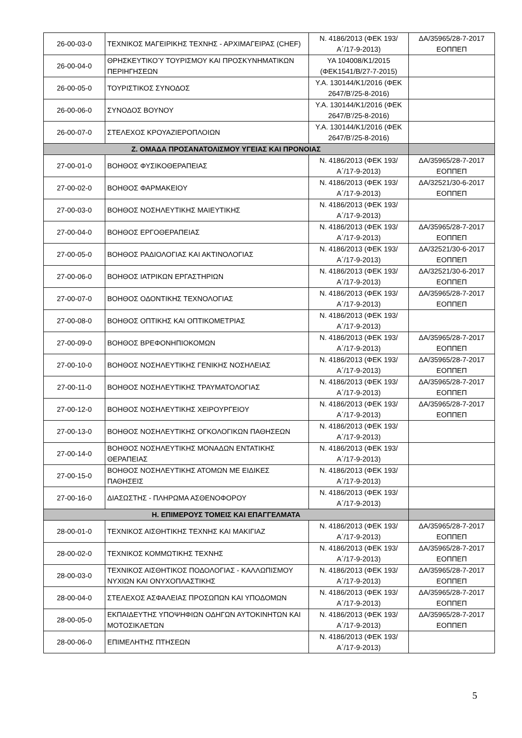| 26-00-03-0 | ΤΕΧΝΙΚΟΣ ΜΑΓΕΙΡΙΚΗΣ ΤΕΧΝΗΣ - ΑΡΧΙΜΑΓΕΙΡΑΣ (CHEF) | Ν. 4186/2013 (ΦΕΚ 193/Α΄/17-9-2013) | ΔΑ/35965/28-7-2017 ΕΟΠΠΕΠ |
| 26-00-04-0 | ΘΡΗΣΚΕΥΤΙΚΟΎ ΤΟΥΡΙΣΜΟΥ ΚΑΙ ΠΡΟΣΚΥΝΗΜΑΤΙΚΩΝ ΠΕΡΙΗΓΗΣΕΩΝ | ΥΑ 104008/Κ1/2015 (ΦΕΚ1541/Β/27-7-2015) | |
| 26-00-05-0 | ΤΟΥΡΙΣΤΙΚΟΣ ΣΥΝΟΔΟΣ | Υ.Α. 130144/Κ1/2016 (ΦΕΚ 2647/Β’/25-8-2016) | |
| 26-00-06-0 | ΣΥΝΟΔΟΣ ΒΟΥΝΟΥ | Υ.Α. 130144/Κ1/2016 (ΦΕΚ 2647/Β’/25-8-2016) | |
| 26-00-07-0 | ΣΤΕΛΕΧΟΣ ΚΡΟΥΑΖΙΕΡΟΠΛΟΙΩΝ | Υ.Α. 130144/Κ1/2016 (ΦΕΚ 2647/Β’/25-8-2016) | |
| Ζ. ΟΜΑΔΑ ΠΡΟΣΑΝΑΤΟΛΙΣΜΟΥ ΥΓΕΙΑΣ ΚΑΙ ΠΡΟΝΟΙΑΣ | | | |
| 27-00-01-0 | ΒΟΗΘΟΣ ΦΥΣΙΚΟΘΕΡΑΠΕΙΑΣ | Ν. 4186/2013 (ΦΕΚ 193/Α΄/17-9-2013) | ΔΑ/35965/28-7-2017 ΕΟΠΠΕΠ |
| 27-00-02-0 | ΒΟΗΘΟΣ ΦΑΡΜΑΚΕΙΟΥ | Ν. 4186/2013 (ΦΕΚ 193/Α΄/17-9-2013) | ΔΑ/32521/30-6-2017 ΕΟΠΠΕΠ |
| 27-00-03-0 | ΒΟΗΘΟΣ ΝΟΣΗΛΕΥΤΙΚΗΣ ΜΑΙΕΥΤΙΚΗΣ | Ν. 4186/2013 (ΦΕΚ 193/Α΄/17-9-2013) | |
| 27-00-04-0 | ΒΟΗΘΟΣ ΕΡΓΟΘΕΡΑΠΕΙΑΣ | Ν. 4186/2013 (ΦΕΚ 193/Α΄/17-9-2013) | ΔΑ/35965/28-7-2017 ΕΟΠΠΕΠ |
| 27-00-05-0 | ΒΟΗΘΟΣ ΡΑΔΙΟΛΟΓΙΑΣ ΚΑΙ ΑΚΤΙΝΟΛΟΓΙΑΣ | Ν. 4186/2013 (ΦΕΚ 193/Α΄/17-9-2013) | ΔΑ/32521/30-6-2017 ΕΟΠΠΕΠ |
| 27-00-06-0 | ΒΟΗΘΟΣ ΙΑΤΡΙΚΩΝ ΕΡΓΑΣΤΗΡΙΩΝ | Ν. 4186/2013 (ΦΕΚ 193/Α΄/17-9-2013) | ΔΑ/32521/30-6-2017 ΕΟΠΠΕΠ |
| 27-00-07-0 | ΒΟΗΘΟΣ ΟΔΟΝΤΙΚΗΣ ΤΕΧΝΟΛΟΓΙΑΣ | Ν. 4186/2013 (ΦΕΚ 193/Α΄/17-9-2013) | ΔΑ/35965/28-7-2017 ΕΟΠΠΕΠ |
| 27-00-08-0 | ΒΟΗΘΟΣ ΟΠΤΙΚΗΣ ΚΑΙ ΟΠΤΙΚΟΜΕΤΡΙΑΣ | Ν. 4186/2013 (ΦΕΚ 193/Α΄/17-9-2013) | |
| 27-00-09-0 | ΒΟΗΘΟΣ ΒΡΕΦΟΝΗΠΙΟΚΟΜΩΝ | Ν. 4186/2013 (ΦΕΚ 193/Α΄/17-9-2013) | ΔΑ/35965/28-7-2017 ΕΟΠΠΕΠ |
| 27-00-10-0 | ΒΟΗΘΟΣ ΝΟΣΗΛΕΥΤΙΚΗΣ ΓΕΝΙΚΗΣ ΝΟΣΗΛΕΙΑΣ | Ν. 4186/2013 (ΦΕΚ 193/Α΄/17-9-2013) | ΔΑ/35965/28-7-2017 ΕΟΠΠΕΠ |
| 27-00-11-0 | ΒΟΗΘΟΣ ΝΟΣΗΛΕΥΤΙΚΗΣ ΤΡΑΥΜΑΤΟΛΟΓΙΑΣ | Ν. 4186/2013 (ΦΕΚ 193/Α΄/17-9-2013) | ΔΑ/35965/28-7-2017 ΕΟΠΠΕΠ |
| 27-00-12-0 | ΒΟΗΘΟΣ ΝΟΣΗΛΕΥΤΙΚΗΣ ΧΕΙΡΟΥΡΓΕΙΟΥ | Ν. 4186/2013 (ΦΕΚ 193/Α΄/17-9-2013) | ΔΑ/35965/28-7-2017 ΕΟΠΠΕΠ |
| 27-00-13-0 | ΒΟΗΘΟΣ ΝΟΣΗΛΕΥΤΙΚΗΣ ΟΓΚΟΛΟΓΙΚΩΝ ΠΑΘΗΣΕΩΝ | Ν. 4186/2013 (ΦΕΚ 193/Α΄/17-9-2013) | |
| 27-00-14-0 | ΒΟΗΘΟΣ ΝΟΣΗΛΕΥΤΙΚΗΣ ΜΟΝΑΔΩΝ ΕΝΤΑΤΙΚΗΣ ΘΕΡΑΠΕΙΑΣ | Ν. 4186/2013 (ΦΕΚ 193/Α΄/17-9-2013) | |
| 27-00-15-0 | ΒΟΗΘΟΣ ΝΟΣΗΛΕΥΤΙΚΗΣ ΑΤΟΜΩΝ ΜΕ ΕΙΔΙΚΕΣ ΠΑΘΗΣΕΙΣ | Ν. 4186/2013 (ΦΕΚ 193/Α΄/17-9-2013) | |
| 27-00-16-0 | ΔΙΑΣΩΣΤΗΣ - ΠΛΗΡΩΜΑ ΑΣΘΕΝΟΦΟΡΟΥ | Ν. 4186/2013 (ΦΕΚ 193/Α΄/17-9-2013) | |
| Η. ΕΠΙΜΕΡΟΥΣ ΤΟΜΕΙΣ ΚΑΙ ΕΠΑΓΓΕΛΜΑΤΑ | | | |
| 28-00-01-0 | ΤΕΧΝΙΚΟΣ ΑΙΣΘΗΤΙΚΗΣ ΤΕΧΝΗΣ ΚΑΙ ΜΑΚΙΓΙΑΖ | Ν. 4186/2013 (ΦΕΚ 193/Α΄/17-9-2013) | ΔΑ/35965/28-7-2017 ΕΟΠΠΕΠ |
| 28-00-02-0 | ΤΕΧΝΙΚΟΣ ΚΟΜΜΩΤΙΚΗΣ ΤΕΧΝΗΣ | Ν. 4186/2013 (ΦΕΚ 193/Α΄/17-9-2013) | ΔΑ/35965/28-7-2017 ΕΟΠΠΕΠ |
| 28-00-03-0 | ΤΕΧΝΙΚΟΣ ΑΙΣΘΗΤΙΚΟΣ ΠΟΔΟΛΟΓΙΑΣ - ΚΑΛΛΩΠΙΣΜΟΥ ΝΥΧΙΩΝ ΚΑΙ ΟΝΥΧΟΠΛΑΣΤΙΚΗΣ | Ν. 4186/2013 (ΦΕΚ 193/Α΄/17-9-2013) | ΔΑ/35965/28-7-2017 ΕΟΠΠΕΠ |
| 28-00-04-0 | ΣΤΕΛΕΧΟΣ ΑΣΦΑΛΕΙΑΣ ΠΡΟΣΩΠΩΝ ΚΑΙ ΥΠΟΔΟΜΩΝ | Ν. 4186/2013 (ΦΕΚ 193/Α΄/17-9-2013) | ΔΑ/35965/28-7-2017 ΕΟΠΠΕΠ |
| 28-00-05-0 | ΕΚΠΑΙΔΕΥΤΗΣ ΥΠΟΨΗΦΙΩΝ ΟΔΗΓΩΝ ΑΥΤΟΚΙΝΗΤΩΝ ΚΑΙ ΜΟΤΟΣΙΚΛΕΤΩΝ | Ν. 4186/2013 (ΦΕΚ 193/Α΄/17-9-2013) | ΔΑ/35965/28-7-2017 ΕΟΠΠΕΠ |
| 28-00-06-0 | ΕΠΙΜΕΛΗΤΗΣ ΠΤΗΣΕΩΝ | Ν. 4186/2013 (ΦΕΚ 193/Α΄/17-9-2013) | |
5